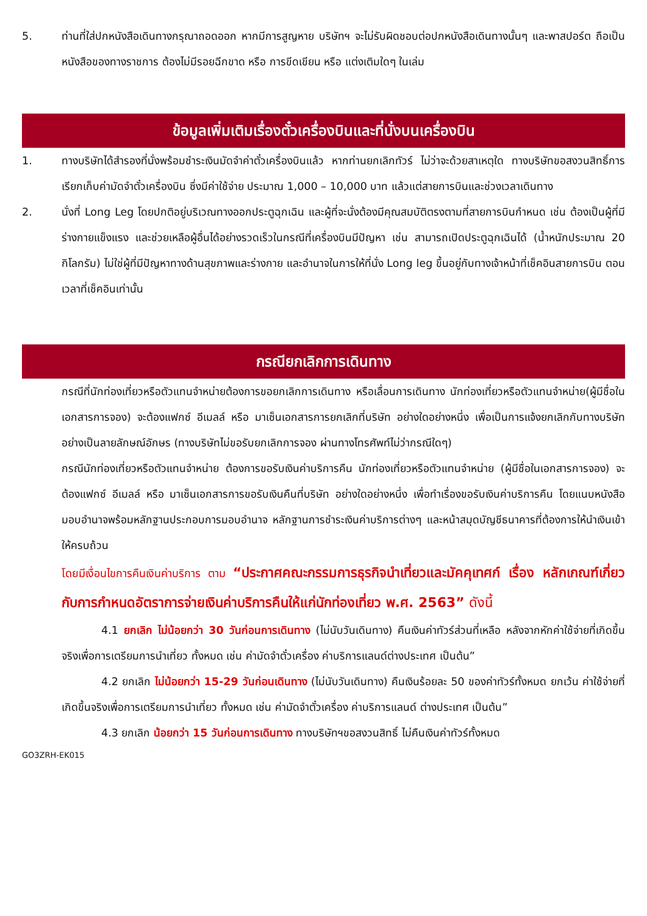5. ท่านที่ใส่ปกหนังสือเดินทางกรุณาถอดออก หากมีการสูญหาย บริษัทฯ จะไม่รับผิดชอบต่อปกหนังสือเดินทางนั้นๆ และพาสปอร์ต ถือเป็นหนังสือของทางราชการ ต้องไม่มีรอยฉีกขาด หรือ การขีดเขียน หรือ แต่งเติมใดๆ ในเล่ม
ข้อมูลเพิ่มเติมเรื่องตั๋วเครื่องบินและที่นั่งบนเครื่องบิน
1. ทางบริษัทได้สำรองที่นั่งพร้อมชำระเงินมัดจำค่าตั๋วเครื่องบินแล้ว หากท่านยกเลิกทัวร์ ไม่ว่าจะด้วยสาเหตุใด ทางบริษัทขอสงวนสิทธิ์การเรียกเก็บค่ามัดจำตั๋วเครื่องบิน ซึ่งมีค่าใช้จ่าย ประมาณ 1,000 – 10,000 บาท แล้วแต่สายการบินและช่วงเวลาเดินทาง
2. นั่งที่ Long Leg โดยปกติอยู่บริเวณทางออกประตูฉุกเฉิน และผู้ที่จะนั่งต้องมีคุณสมบัติตรงตามที่สายการบินกำหนด เช่น ต้องเป็นผู้ที่มีร่างกายแข็งแรง และช่วยเหลือผู้อื่นได้อย่างรวดเร็วในกรณีที่เครื่องบินมีปัญหา เช่น สามารถเปิดประตูฉุกเฉินได้ (น้ำหนักประมาณ 20 กิโลกรัม) ไม่ใช่ผู้ที่มีปัญหาทางด้านสุขภาพและร่างกาย และอำนาจในการให้ที่นั่ง Long leg ขึ้นอยู่กับทางเจ้าหน้าที่เช็คอินสายการบิน ตอนเวลาที่เช็คอินเท่านั้น
กรณียกเลิกการเดินทาง
กรณีที่นักท่องเที่ยวหรือตัวแทนจำหน่ายต้องการขอยกเลิกการเดินทาง หรือเลื่อนการเดินทาง นักท่องเที่ยวหรือตัวแทนจำหน่าย(ผู้มีชื่อในเอกสารการจอง) จะต้องแฟกซ์ อีเมลล์ หรือ มาเซ็นเอกสารการยกเลิกที่บริษัท อย่างใดอย่างหนึ่ง เพื่อเป็นการแจ้งยกเลิกกับทางบริษัทอย่างเป็นลายลักษณ์อักษร (ทางบริษัทไม่ขอรับยกเลิกการจอง ผ่านทางโทรศัพท์ไม่ว่ากรณีใดๆ)
กรณีนักท่องเที่ยวหรือตัวแทนจำหน่าย ต้องการขอรับเงินค่าบริการคืน นักท่องเที่ยวหรือตัวแทนจำหน่าย (ผู้มีชื่อในเอกสารการจอง) จะต้องแฟกซ์ อีเมลล์ หรือ มาเซ็นเอกสารการขอรับเงินคืนที่บริษัท อย่างใดอย่างหนึ่ง เพื่อทำเรื่องขอรับเงินค่าบริการคืน โดยแนบหนังสือมอบอำนาจพร้อมหลักฐานประกอบการมอบอำนาจ หลักฐานการชำระเงินค่าบริการต่างๆ และหน้าสมุดบัญชีธนาคารที่ต้องการให้นำเงินเข้าให้ครบถ้วน
โดยมีเงื่อนไขการคืนเงินค่าบริการ ตาม “ประกาศคณะกรรมการธุรกิจนำเที่ยวและมัคคุเทศก์ เรื่อง หลักเกณฑ์เกี่ยวกับการกำหนดอัตราการจ่ายเงินค่าบริการคืนให้แก่นักท่องเที่ยว พ.ศ. 2563” ดังนี้
4.1 ยกเลิก ไม่น้อยกว่า 30 วันก่อนการเดินทาง (ไม่นับวันเดินทาง) คืนเงินค่าทัวร์ส่วนที่เหลือ หลังจากหักค่าใช้จ่ายที่เกิดขึ้นจริงเพื่อการเตรียมการนำเที่ยว ทั้งหมด เช่น ค่ามัดจำตั๋วเครื่อง ค่าบริการแลนด์ต่างประเทศ เป็นต้น”
4.2 ยกเลิก ไม่น้อยกว่า 15-29 วันก่อนเดินทาง (ไม่นับวันเดินทาง) คืนเงินร้อยละ 50 ของค่าทัวร์ทั้งหมด ยกเว้น ค่าใช้จ่ายที่เกิดขึ้นจริงเพื่อการเตรียมการนำเที่ยว ทั้งหมด เช่น ค่ามัดจำตั๋วเครื่อง ค่าบริการแลนด์ ต่างประเทศ เป็นต้น”
4.3 ยกเลิก น้อยกว่า 15 วันก่อนการเดินทาง ทางบริษัทฯขอสงวนสิทธิ์ ไม่คืนเงินค่าทัวร์ทั้งหมด
GO3ZRH-EK015